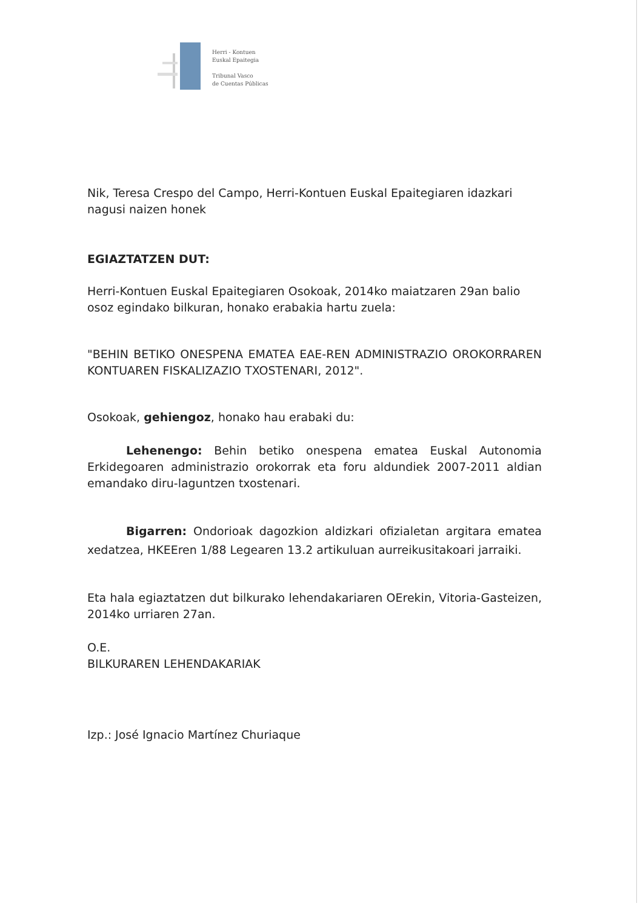Herri - Kontuen
Euskal Epaitegia
Tribunal Vasco
de Cuentas Públicas
Nik, Teresa Crespo del Campo, Herri-Kontuen Euskal Epaitegiaren idazkari nagusi naizen honek
EGIAZTATZEN DUT:
Herri-Kontuen Euskal Epaitegiaren Osokoak, 2014ko maiatzaren 29an balio osoz egindako bilkuran, honako erabakia hartu zuela:
"BEHIN BETIKO ONESPENA EMATEA EAE-REN ADMINISTRAZIO OROKORRAREN KONTUAREN FISKALIZAZIO TXOSTENARI, 2012".
Osokoak, gehiengoz, honako hau erabaki du:
Lehenengo: Behin betiko onespena ematea Euskal Autonomia Erkidegoaren administrazio orokorrak eta foru aldundiek 2007-2011 aldian emandako diru-laguntzen txostenari.
Bigarren: Ondorioak dagozkion aldizkari ofizialetan argitara ematea xedatzea, HKEEren 1/88 Legearen 13.2 artikuluan aurreikusitakoari jarraiki.
Eta hala egiaztatzen dut bilkurako lehendakariaren OErekin, Vitoria-Gasteizen, 2014ko urriaren 27an.
O.E.
BILKURAREN LEHENDAKARIAK
Izp.: José Ignacio Martínez Churiaque